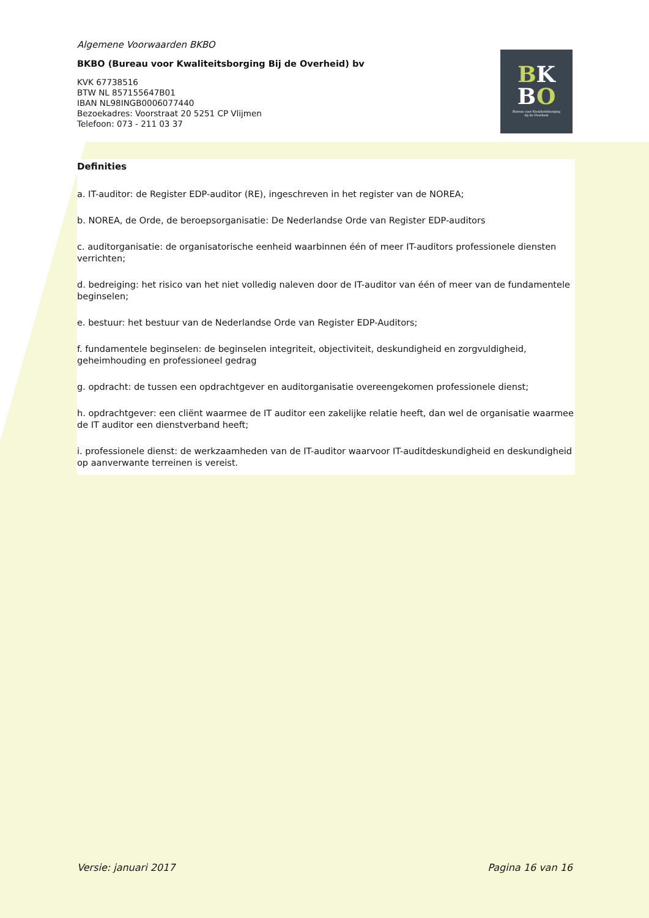BK
BO
Bureau voor Kwaliteitsborging
bij de Overheid
Algemene Voorwaarden BKBO
BKBO (Bureau voor Kwaliteitsborging Bij de Overheid) bv
KVK 67738516
BTW NL 857155647B01
IBAN NL98INGB0006077440
Bezoekadres: Voorstraat 20 5251 CP Vlijmen
Telefoon: 073 - 211 03 37
Definities
a. IT-auditor: de Register EDP-auditor (RE), ingeschreven in het register van de NOREA;
b. NOREA, de Orde, de beroepsorganisatie: De Nederlandse Orde van Register EDP-auditors
c. auditorganisatie: de organisatorische eenheid waarbinnen één of meer IT-auditors professionele diensten verrichten;
d. bedreiging: het risico van het niet volledig naleven door de IT-auditor van één of meer van de fundamentele beginselen;
e. bestuur: het bestuur van de Nederlandse Orde van Register EDP-Auditors;
f. fundamentele beginselen: de beginselen integriteit, objectiviteit, deskundigheid en zorgvuldigheid, geheimhouding en professioneel gedrag
g. opdracht: de tussen een opdrachtgever en auditorganisatie overeengekomen professionele dienst;
h. opdrachtgever: een cliënt waarmee de IT auditor een zakelijke relatie heeft, dan wel de organisatie waarmee de IT auditor een dienstverband heeft;
i. professionele dienst: de werkzaamheden van de IT-auditor waarvoor IT-auditdeskundigheid en deskundigheid op aanverwante terreinen is vereist.
Versie: januari 2017 Pagina 16 van 16